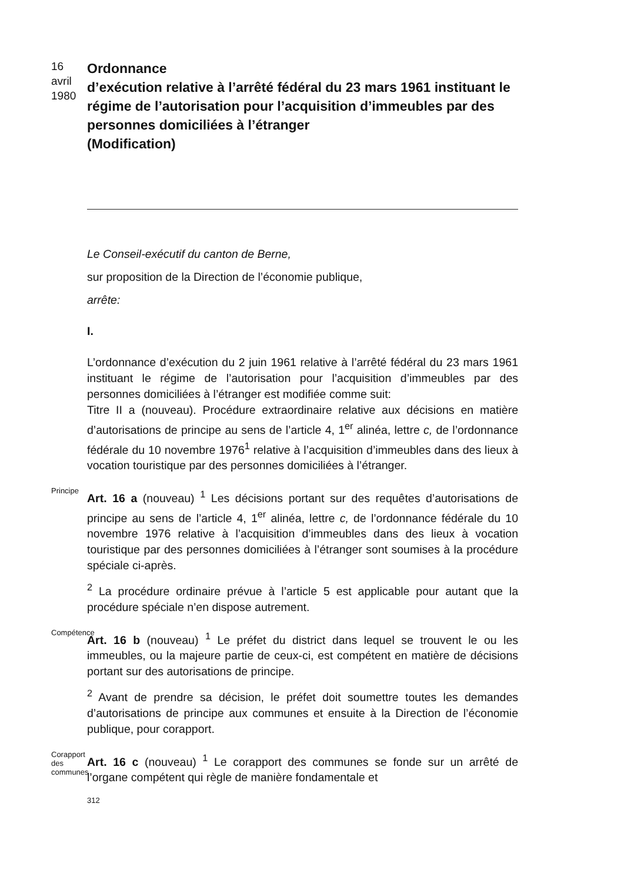16
avril
1980
Ordonnance
d’exécution relative à l’arrêté fédéral du 23 mars 1961 instituant le régime de l’autorisation pour l’acquisition d’immeubles par des personnes domiciliées à l’étranger
(Modification)
Le Conseil-exécutif du canton de Berne,
sur proposition de la Direction de l’économie publique,
arrête:
I.
L’ordonnance d’exécution du 2 juin 1961 relative à l’arrêté fédéral du 23 mars 1961 instituant le régime de l’autorisation pour l’acquisition d’immeubles par des personnes domiciliées à l’étranger est modifiée comme suit:
Titre II a (nouveau). Procédure extraordinaire relative aux décisions en matière d’autorisations de principe au sens de l’article 4, 1<sup>er</sup> alinéa, lettre c, de l’ordonnance fédérale du 10 novembre 1976<sup>1</sup> relative à l’acquisition d’immeubles dans des lieux à vocation touristique par des personnes domiciliées à l’étranger.
Principe
Art. 16 a (nouveau) <sup>1</sup> Les décisions portant sur des requêtes d’autorisations de principe au sens de l’article 4, 1<sup>er</sup> alinéa, lettre c, de l’ordonnance fédérale du 10 novembre 1976 relative à l’acquisition d’immeubles dans des lieux à vocation touristique par des personnes domiciliées à l’étranger sont soumises à la procédure spéciale ci-après.
<sup>2</sup> La procédure ordinaire prévue à l’article 5 est applicable pour autant que la procédure spéciale n’en dispose autrement.
Compétence
Art. 16 b (nouveau) <sup>1</sup> Le préfet du district dans lequel se trouvent le ou les immeubles, ou la majeure partie de ceux-ci, est compétent en matière de décisions portant sur des autorisations de principe.
<sup>2</sup> Avant de prendre sa décision, le préfet doit soumettre toutes les demandes d’autorisations de principe aux communes et ensuite à la Direction de l’économie publique, pour corapport.
Corapport
des communes
Art. 16 c (nouveau) <sup>1</sup> Le corapport des communes se fonde sur un arrêté de l’organe compétent qui règle de manière fondamentale et
312